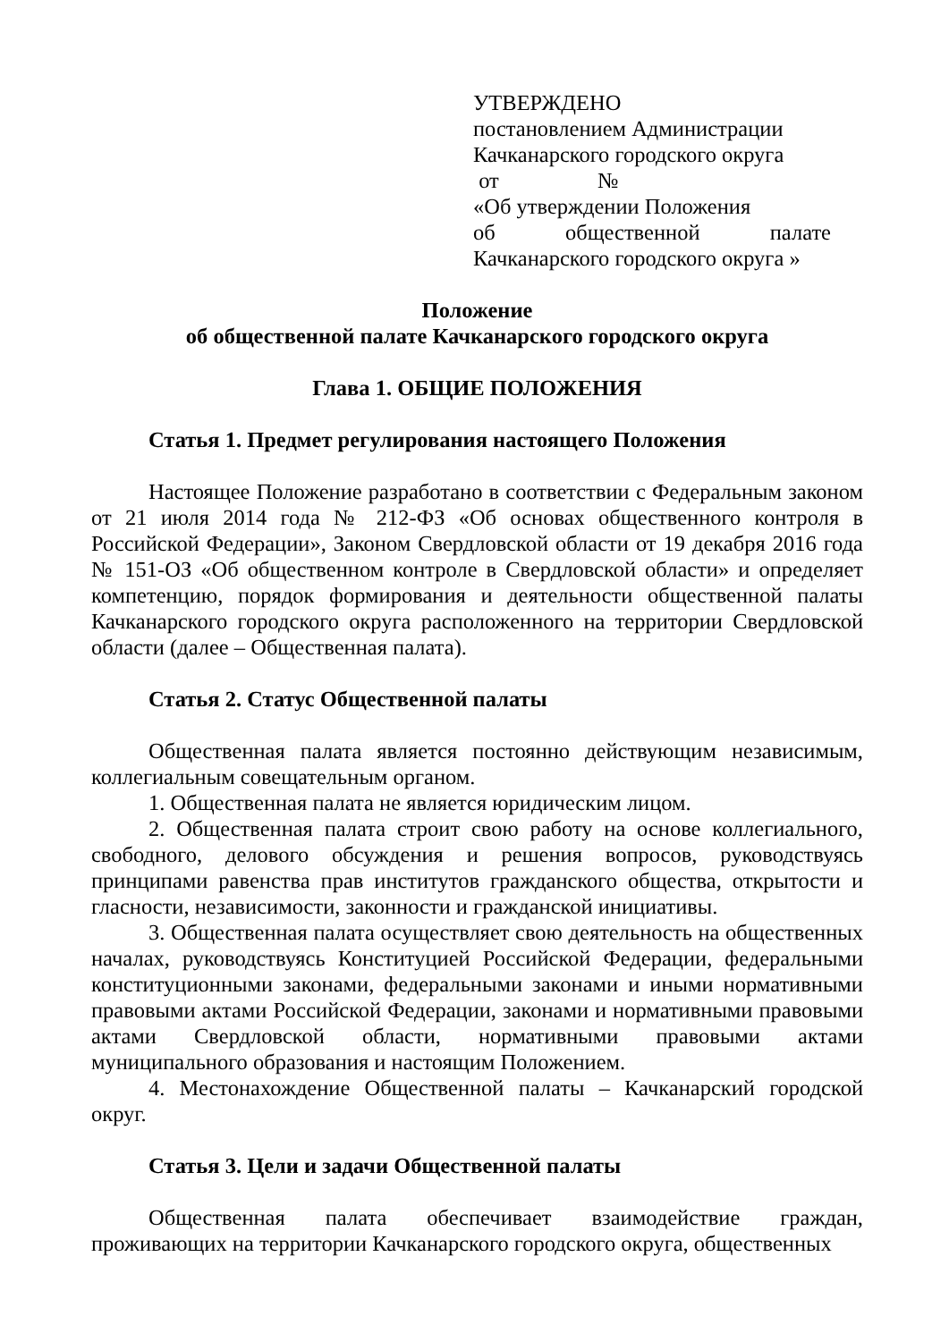УТВЕРЖДЕНО
постановлением Администрации
Качканарского городского округа
от №
«Об утверждении Положения
об общественной палате
Качканарского городского округа »
Положение
об общественной палате Качканарского городского округа
Глава 1. ОБЩИЕ ПОЛОЖЕНИЯ
Статья 1. Предмет регулирования настоящего Положения
Настоящее Положение разработано в соответствии с Федеральным законом от 21 июля 2014 года № 212-ФЗ «Об основах общественного контроля в Российской Федерации», Законом Свердловской области от 19 декабря 2016 года № 151-ОЗ «Об общественном контроле в Свердловской области» и определяет компетенцию, порядок формирования и деятельности общественной палаты Качканарского городского округа расположенного на территории Свердловской области (далее – Общественная палата).
Статья 2. Статус Общественной палаты
Общественная палата является постоянно действующим независимым, коллегиальным совещательным органом.
1. Общественная палата не является юридическим лицом.
2. Общественная палата строит свою работу на основе коллегиального, свободного, делового обсуждения и решения вопросов, руководствуясь принципами равенства прав институтов гражданского общества, открытости и гласности, независимости, законности и гражданской инициативы.
3. Общественная палата осуществляет свою деятельность на общественных началах, руководствуясь Конституцией Российской Федерации, федеральными конституционными законами, федеральными законами и иными нормативными правовыми актами Российской Федерации, законами и нормативными правовыми актами Свердловской области, нормативными правовыми актами муниципального образования и настоящим Положением.
4. Местонахождение Общественной палаты – Качканарский городской округ.
Статья 3. Цели и задачи Общественной палаты
Общественная палата обеспечивает взаимодействие граждан, проживающих на территории Качканарского городского округа, общественных